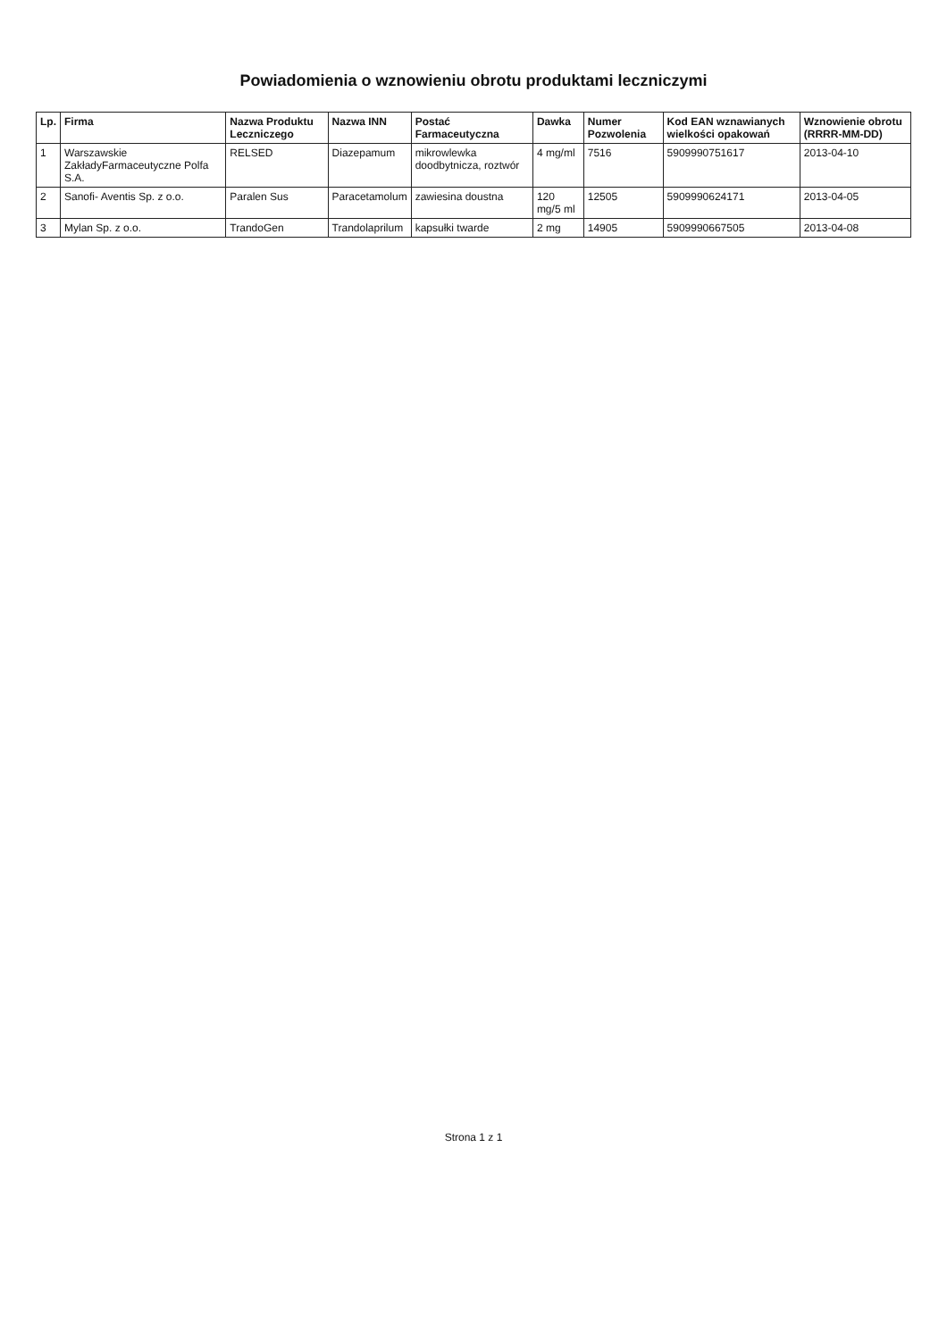Powiadomienia o wznowieniu obrotu produktami leczniczymi
| Lp. | Firma | Nazwa Produktu Leczniczego | Nazwa INN | Postać Farmaceutyczna | Dawka | Numer Pozwolenia | Kod EAN wznawianych wielkości opakowań | Wznowienie obrotu (RRRR-MM-DD) |
| --- | --- | --- | --- | --- | --- | --- | --- | --- |
| 1 | Warszawskie ZakładyFarmaceutyczne Polfa S.A. | RELSED | Diazepamum | mikrowlewka doodbytnicza, roztwór | 4 mg/ml | 7516 | 5909990751617 | 2013-04-10 |
| 2 | Sanofi- Aventis Sp. z o.o. | Paralen Sus | Paracetamolum | zawiesina doustna | 120 mg/5 ml | 12505 | 5909990624171 | 2013-04-05 |
| 3 | Mylan Sp. z o.o. | TrandoGen | Trandolaprilum | kapsułki twarde | 2 mg | 14905 | 5909990667505 | 2013-04-08 |
Strona 1 z 1